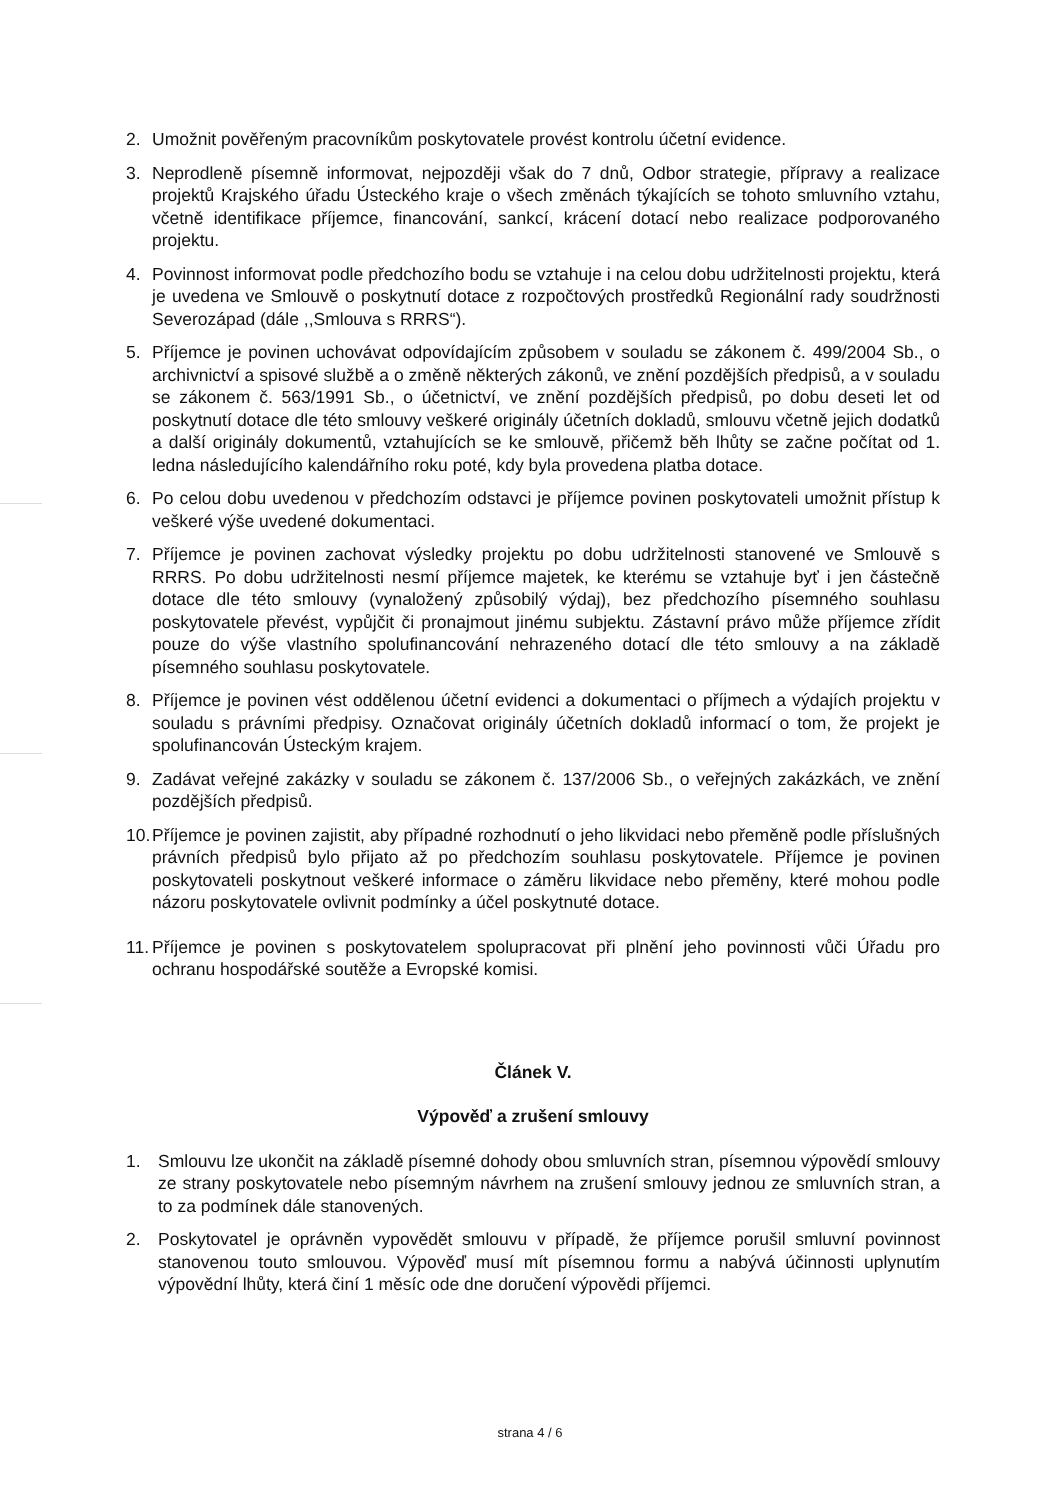2. Umožnit pověřeným pracovníkům poskytovatele provést kontrolu účetní evidence.
3. Neprodleně písemně informovat, nejpozději však do 7 dnů, Odbor strategie, přípravy a realizace projektů Krajského úřadu Ústeckého kraje o všech změnách týkajících se tohoto smluvního vztahu, včetně identifikace příjemce, financování, sankcí, krácení dotací nebo realizace podporovaného projektu.
4. Povinnost informovat podle předchozího bodu se vztahuje i na celou dobu udržitelnosti projektu, která je uvedena ve Smlouvě o poskytnutí dotace z rozpočtových prostředků Regionální rady soudržnosti Severozápad (dále ,,Smlouva s RRRS“).
5. Příjemce je povinen uchovávat odpovídajícím způsobem v souladu se zákonem č. 499/2004 Sb., o archivnictví a spisové službě a o změně některých zákonů, ve znění pozdějších předpisů, a v souladu se zákonem č. 563/1991 Sb., o účetnictví, ve znění pozdějších předpisů, po dobu deseti let od poskytnutí dotace dle této smlouvy veškeré originály účetních dokladů, smlouvu včetně jejich dodatků a další originály dokumentů, vztahujících se ke smlouvě, přičemž běh lhůty se začne počítat od 1. ledna následujícího kalendářního roku poté, kdy byla provedena platba dotace.
6. Po celou dobu uvedenou v předchozím odstavci je příjemce povinen poskytovateli umožnit přístup k veškeré výše uvedené dokumentaci.
7. Příjemce je povinen zachovat výsledky projektu po dobu udržitelnosti stanovené ve Smlouvě s RRRS. Po dobu udržitelnosti nesmí příjemce majetek, ke kterému se vztahuje byť i jen částečně dotace dle této smlouvy (vynaložený způsobilý výdaj), bez předchozího písemného souhlasu poskytovatele převést, vypůjčit či pronajmout jinému subjektu. Zástavní právo může příjemce zřídit pouze do výše vlastního spolufinancování nehrazeného dotací dle této smlouvy a na základě písemného souhlasu poskytovatele.
8. Příjemce je povinen vést oddělenou účetní evidenci a dokumentaci o příjmech a výdajích projektu v souladu s právními předpisy. Označovat originály účetních dokladů informací o tom, že projekt je spolufinancován Ústeckým krajem.
9. Zadávat veřejné zakázky v souladu se zákonem č. 137/2006 Sb., o veřejných zakázkách, ve znění pozdějších předpisů.
10.
Příjemce je povinen zajistit, aby případné rozhodnutí o jeho likvidaci nebo přeměně podle příslušných právních předpisů bylo přijato až po předchozím souhlasu poskytovatele. Příjemce je povinen poskytovateli poskytnout veškeré informace o záměru likvidace nebo přeměny, které mohou podle názoru poskytovatele ovlivnit podmínky a účel poskytnuté dotace.
11.
Příjemce je povinen s poskytovatelem spolupracovat při plnění jeho povinnosti vůči Úřadu pro ochranu hospodářské soutěže a Evropské komisi.
Článek V.
Výpověď a zrušení smlouvy
1. Smlouvu lze ukončit na základě písemné dohody obou smluvních stran, písemnou výpovědí smlouvy ze strany poskytovatele nebo písemným návrhem na zrušení smlouvy jednou ze smluvních stran, a to za podmínek dále stanovených.
2. Poskytovatel je oprávněn vypovědět smlouvu v případě, že příjemce porušil smluvní povinnost stanovenou touto smlouvou. Výpověď musí mít písemnou formu a nabývá účinnosti uplynutím výpovědní lhůty, která činí 1 měsíc ode dne doručení výpovědi příjemci.
strana 4 / 6